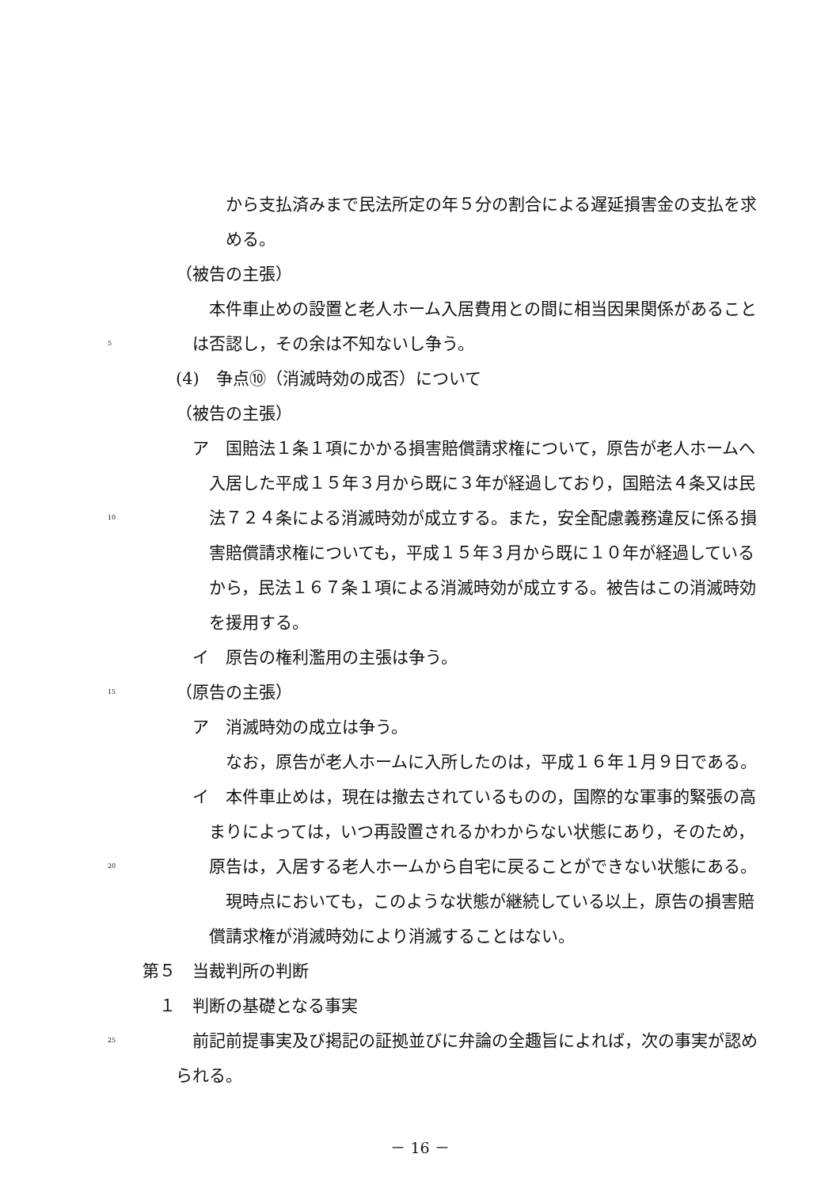から支払済みまで民法所定の年５分の割合による遅延損害金の支払を求
める。
（被告の主張）
本件車止めの設置と老人ホーム入居費用との間に相当因果関係があること
5 は否認し，その余は不知ないし争う。
(4)　争点⑩（消滅時効の成否）について
（被告の主張）
ア　国賠法１条１項にかかる損害賠償請求権について，原告が老人ホームへ
入居した平成１５年３月から既に３年が経過しており，国賠法４条又は民
10 法７２４条による消滅時効が成立する。また，安全配慮義務違反に係る損
害賠償請求権についても，平成１５年３月から既に１０年が経過している
から，民法１６７条１項による消滅時効が成立する。被告はこの消滅時効
を援用する。
イ　原告の権利濫用の主張は争う。
15 （原告の主張） ア　消滅時効の成立は争う。
なお，原告が老人ホームに入所したのは，平成１６年１月９日である。
イ　本件車止めは，現在は撤去されているものの，国際的な軍事的緊張の高
まりによっては，いつ再設置されるかわからない状態にあり，そのため，
20 原告は，入居する老人ホームから自宅に戻ることができない状態にある。
現時点においても，このような状態が継続している以上，原告の損害賠
償請求権が消滅時効により消滅することはない。
第５　当裁判所の判断 １　判断の基礎となる事実
25 前記前提事実及び掲記の証拠並びに弁論の全趣旨によれば，次の事実が認め
られる。
－ 16 －